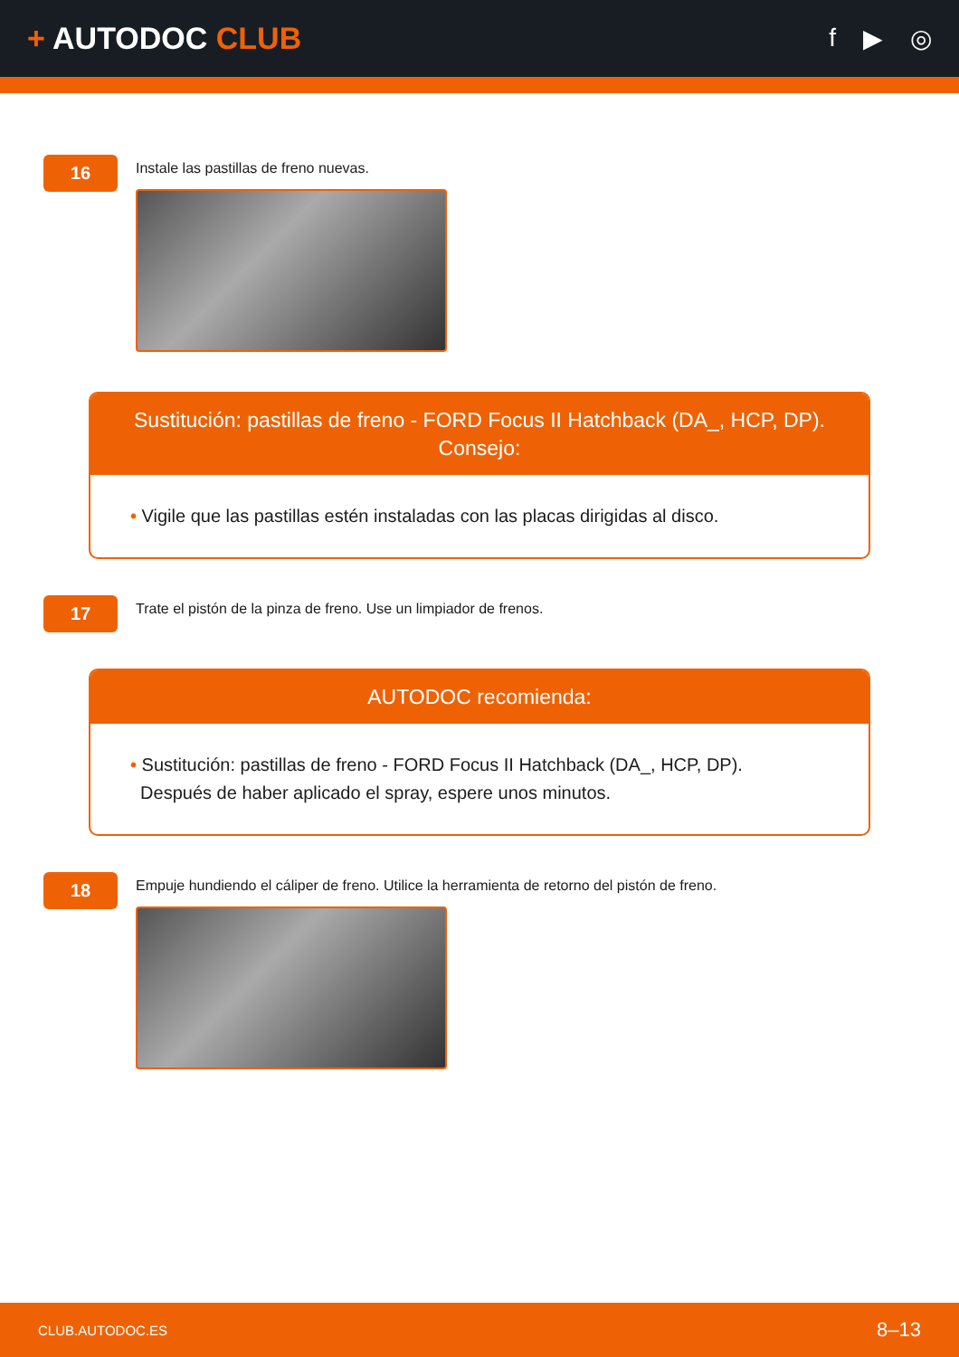+ AUTODOC CLUB
f ▶ ◎
16
Instale las pastillas de freno nuevas.
Sustitución: pastillas de freno - FORD Focus II Hatchback (DA_, HCP, DP).
Consejo:
• Vigile que las pastillas estén instaladas con las placas dirigidas al disco.
17
Trate el pistón de la pinza de freno. Use un limpiador de frenos.
AUTODOC recomienda:
• Sustitución: pastillas de freno - FORD Focus II Hatchback (DA_, HCP, DP).
Después de haber aplicado el spray, espere unos minutos.
18
Empuje hundiendo el cáliper de freno. Utilice la herramienta de retorno del pistón de freno.
CLUB.AUTODOC.ES 8–13